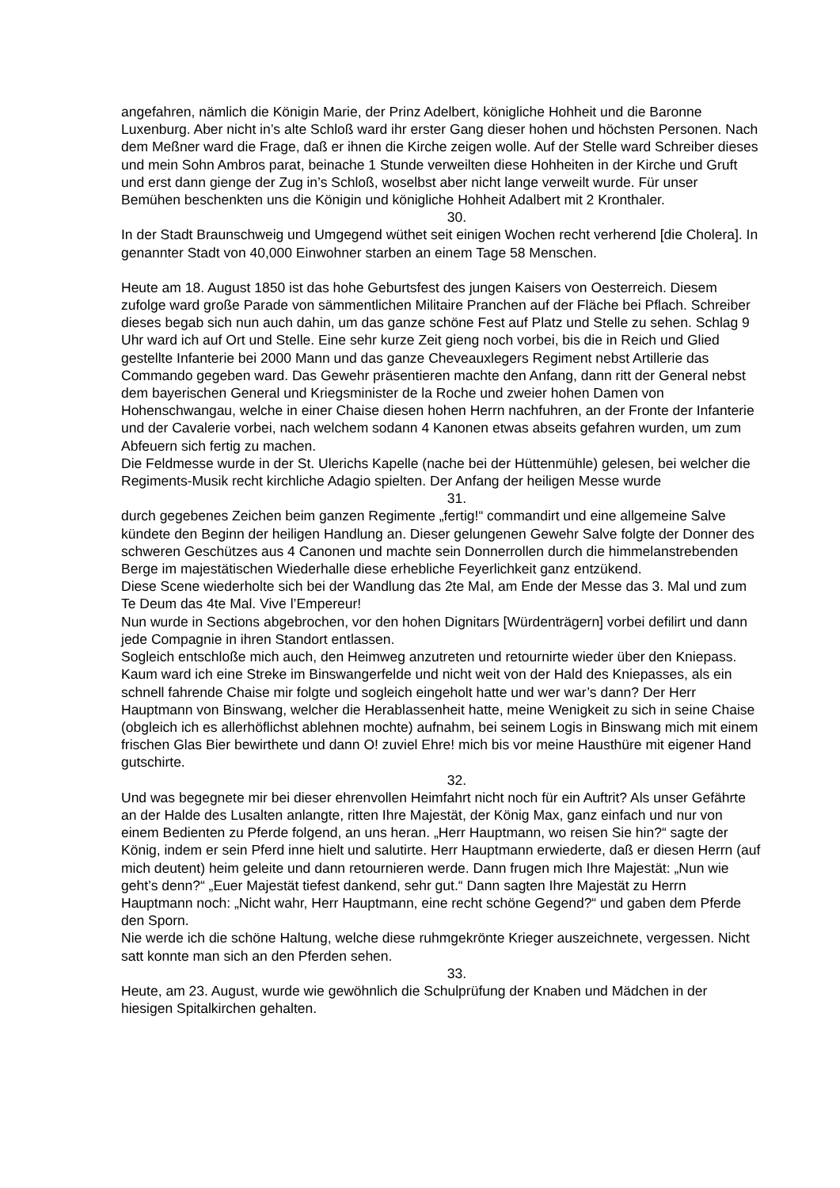angefahren, nämlich die Königin Marie, der Prinz Adelbert, königliche Hohheit und die Baronne Luxenburg. Aber nicht in’s alte Schloß ward ihr erster Gang dieser hohen und höchsten Personen. Nach dem Meßner ward die Frage, daß er ihnen die Kirche zeigen wolle. Auf der Stelle ward Schreiber dieses und mein Sohn Ambros parat, beinache 1 Stunde verweilten diese Hohheiten in der Kirche und Gruft und erst dann gienge der Zug in’s Schloß, woselbst aber nicht lange verweilt wurde. Für unser Bemühen beschenkten uns die Königin und königliche Hohheit Adalbert mit 2 Kronthaler.
30.
In der Stadt Braunschweig und Umgegend wüthet seit einigen Wochen recht verherend [die Cholera]. In genannter Stadt von 40,000 Einwohner starben an einem Tage 58 Menschen.
Heute am 18. August 1850 ist das hohe Geburtsfest des jungen Kaisers von Oesterreich. Diesem zufolge ward große Parade von sämmentlichen Militaire Pranchen auf der Fläche bei Pflach. Schreiber dieses begab sich nun auch dahin, um das ganze schöne Fest auf Platz und Stelle zu sehen. Schlag 9 Uhr ward ich auf Ort und Stelle. Eine sehr kurze Zeit gieng noch vorbei, bis die in Reich und Glied gestellte Infanterie bei 2000 Mann und das ganze Cheveauxlegers Regiment nebst Artillerie das Commando gegeben ward. Das Gewehr präsentieren machte den Anfang, dann ritt der General nebst dem bayerischen General und Kriegsminister de la Roche und zweier hohen Damen von Hohenschwangau, welche in einer Chaise diesen hohen Herrn nachfuhren, an der Fronte der Infanterie und der Cavalerie vorbei, nach welchem sodann 4 Kanonen etwas abseits gefahren wurden, um zum Abfeuern sich fertig zu machen.
Die Feldmesse wurde in der St. Ulerichs Kapelle (nache bei der Hüttenmühle) gelesen, bei welcher die Regiments-Musik recht kirchliche Adagio spielten. Der Anfang der heiligen Messe wurde
31.
durch gegebenes Zeichen beim ganzen Regimente „fertig!“ commandirt und eine allgemeine Salve kündete den Beginn der heiligen Handlung an. Dieser gelungenen Gewehr Salve folgte der Donner des schweren Geschützes aus 4 Canonen und machte sein Donnerrollen durch die himmelanstrebenden Berge im majestätischen Wiederhalle diese erhebliche Feyerlichkeit ganz entzükend.
Diese Scene wiederholte sich bei der Wandlung das 2te Mal, am Ende der Messe das 3. Mal und zum Te Deum das 4te Mal. Vive l’Empereur!
Nun wurde in Sections abgebrochen, vor den hohen Dignitars [Würdenträgern] vorbei defilirt und dann jede Compagnie in ihren Standort entlassen.
Sogleich entschloße mich auch, den Heimweg anzutreten und retournirte wieder über den Kniepass. Kaum ward ich eine Streke im Binswangerfelde und nicht weit von der Hald des Kniepasses, als ein schnell fahrende Chaise mir folgte und sogleich eingeholt hatte und wer war’s dann? Der Herr Hauptmann von Binswang, welcher die Herablassenheit hatte, meine Wenigkeit zu sich in seine Chaise (obgleich ich es allerhöflichst ablehnen mochte) aufnahm, bei seinem Logis in Binswang mich mit einem frischen Glas Bier bewirthete und dann O! zuviel Ehre! mich bis vor meine Hausthüre mit eigener Hand gutschirte.
32.
Und was begegnete mir bei dieser ehrenvollen Heimfahrt nicht noch für ein Auftrit? Als unser Gefährte an der Halde des Lusalten anlangte, ritten Ihre Majestät, der König Max, ganz einfach und nur von einem Bedienten zu Pferde folgend, an uns heran. „Herr Hauptmann, wo reisen Sie hin?“ sagte der König, indem er sein Pferd inne hielt und salutirte. Herr Hauptmann erwiederte, daß er diesen Herrn (auf mich deutent) heim geleite und dann retournieren werde. Dann frugen mich Ihre Majestät: „Nun wie geht’s denn?“ „Euer Majestät tiefest dankend, sehr gut.“ Dann sagten Ihre Majestät zu Herrn Hauptmann noch: „Nicht wahr, Herr Hauptmann, eine recht schöne Gegend?“ und gaben dem Pferde den Sporn.
Nie werde ich die schöne Haltung, welche diese ruhmgekrönte Krieger auszeichnete, vergessen. Nicht satt konnte man sich an den Pferden sehen.
33.
Heute, am 23. August, wurde wie gewöhnlich die Schulprüfung der Knaben und Mädchen in der hiesigen Spitalkirchen gehalten.